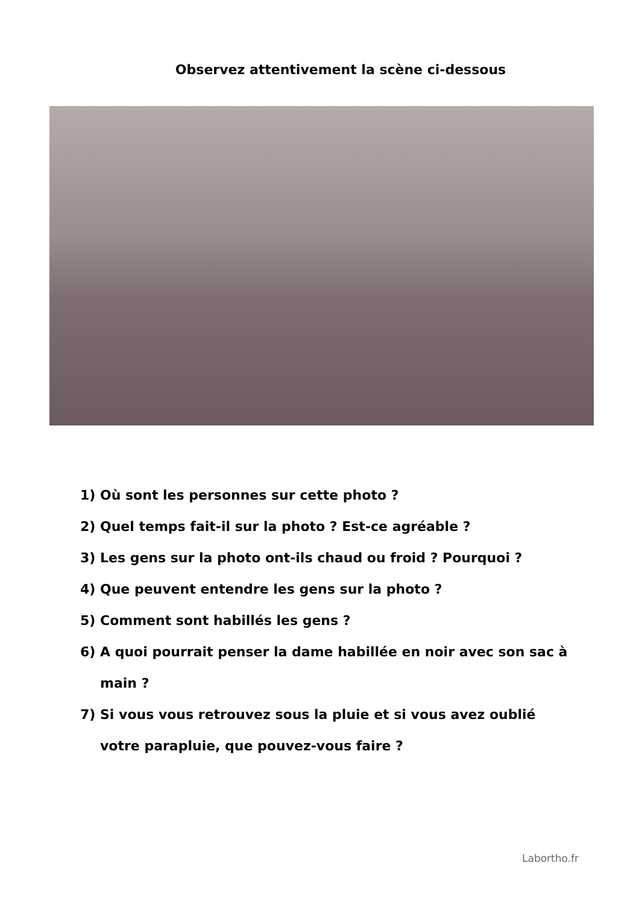Observez attentivement la scène ci-dessous
1) Où sont les personnes sur cette photo ?
2) Quel temps fait-il sur la photo ? Est-ce agréable ?
3) Les gens sur la photo ont-ils chaud ou froid ? Pourquoi ?
4) Que peuvent entendre les gens sur la photo ?
5) Comment sont habillés les gens ?
6) A quoi pourrait penser la dame habillée en noir avec son sac à main ?
7) Si vous vous retrouvez sous la pluie et si vous avez oublié votre parapluie, que pouvez-vous faire ?
Labortho.fr